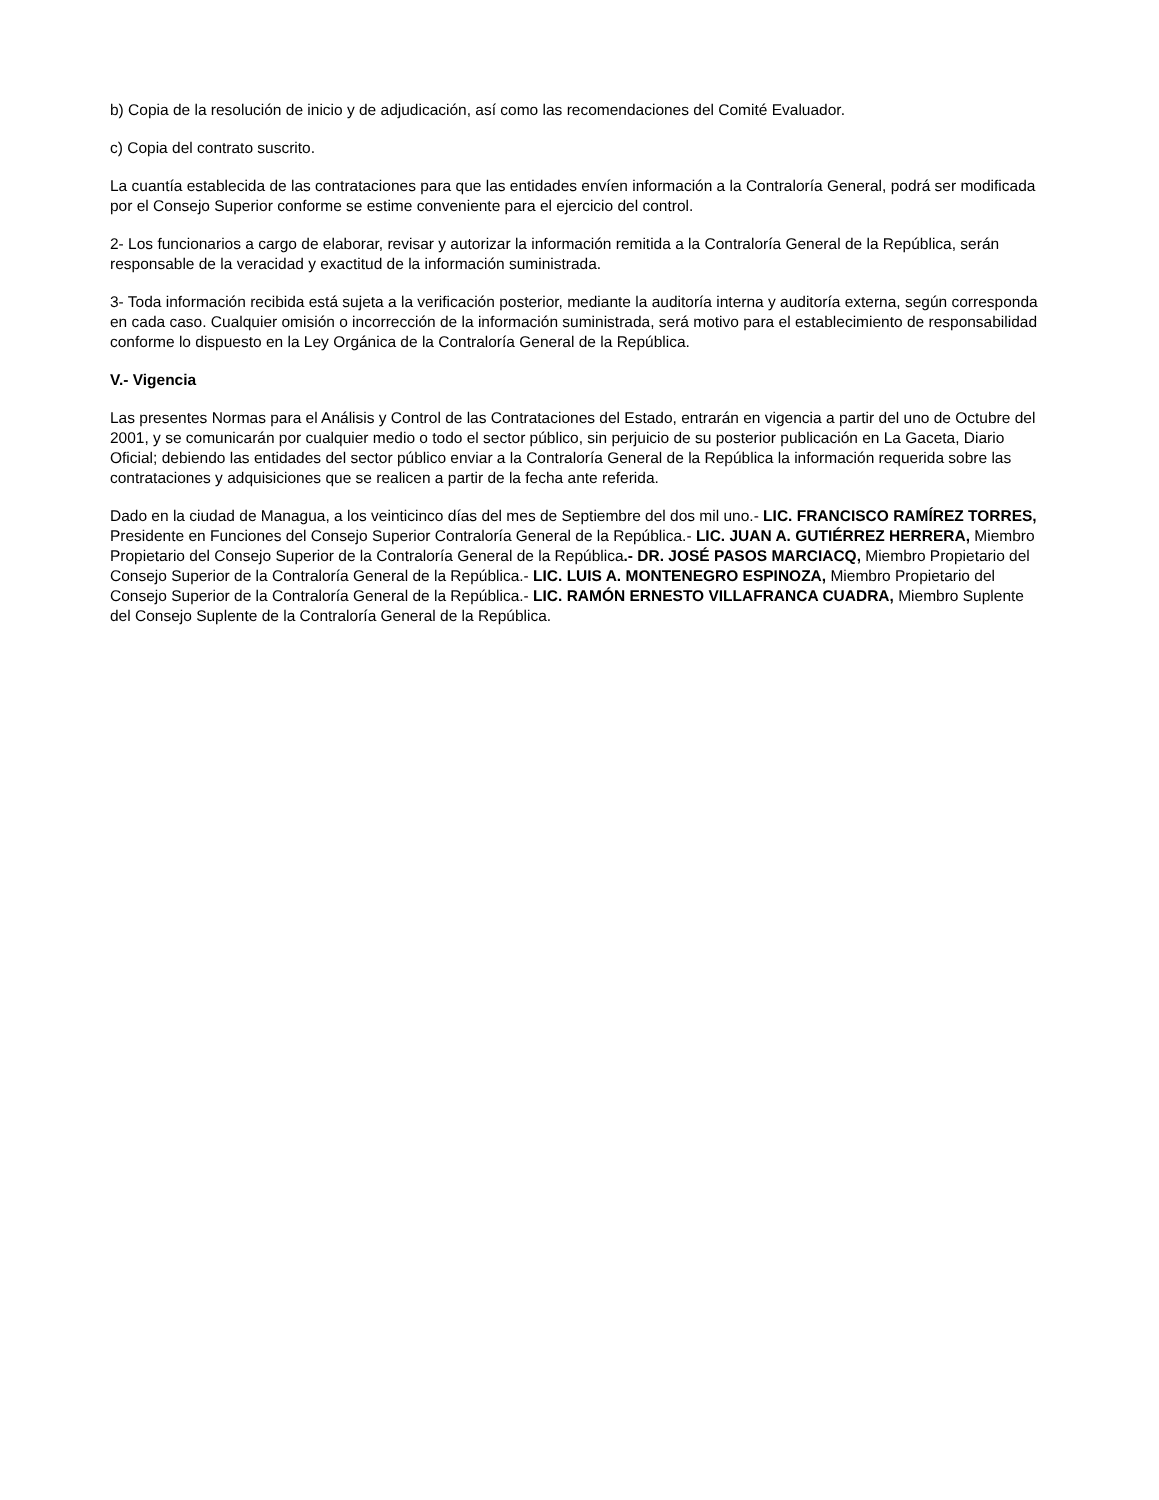b) Copia de la resolución de inicio y de adjudicación, así como las recomendaciones del Comité Evaluador.
c) Copia del contrato suscrito.
La cuantía establecida de las contrataciones para que las entidades envíen información a la Contraloría General, podrá ser modificada por el Consejo Superior conforme se estime conveniente para el ejercicio del control.
2- Los funcionarios a cargo de elaborar, revisar y autorizar la información remitida a la Contraloría General de la República, serán responsable de la veracidad y exactitud de la información suministrada.
3- Toda información recibida está sujeta a la verificación posterior, mediante la auditoría interna y auditoría externa, según corresponda en cada caso. Cualquier omisión o incorrección de la información suministrada, será motivo para el establecimiento de responsabilidad conforme lo dispuesto en la Ley Orgánica de la Contraloría General de la República.
V.- Vigencia
Las presentes Normas para el Análisis y Control de las Contrataciones del Estado, entrarán en vigencia a partir del uno de Octubre del 2001, y se comunicarán por cualquier medio o todo el sector público, sin perjuicio de su posterior publicación en La Gaceta, Diario Oficial; debiendo las entidades del sector público enviar a la Contraloría General de la República la información requerida sobre las contrataciones y adquisiciones que se realicen a partir de la fecha ante referida.
Dado en la ciudad de Managua, a los veinticinco días del mes de Septiembre del dos mil uno.- LIC. FRANCISCO RAMÍREZ TORRES, Presidente en Funciones del Consejo Superior Contraloría General de la República.- LIC. JUAN A. GUTIÉRREZ HERRERA, Miembro Propietario del Consejo Superior de la Contraloría General de la República.- DR. JOSÉ PASOS MARCIACQ, Miembro Propietario del Consejo Superior de la Contraloría General de la República.- LIC. LUIS A. MONTENEGRO ESPINOZA, Miembro Propietario del Consejo Superior de la Contraloría General de la República.- LIC. RAMÓN ERNESTO VILLAFRANCA CUADRA, Miembro Suplente del Consejo Suplente de la Contraloría General de la República.